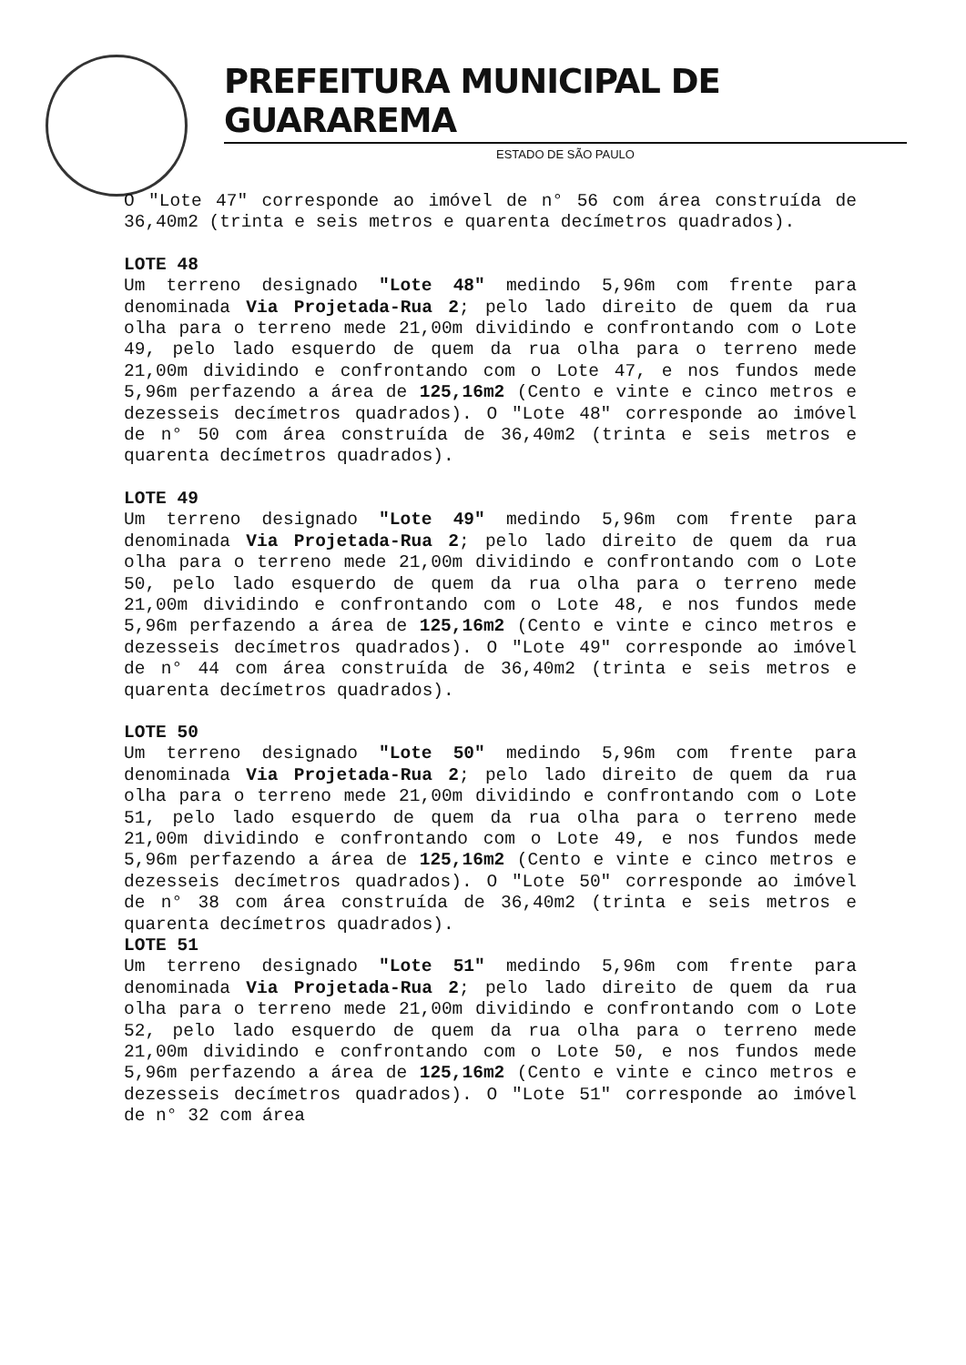PREFEITURA MUNICIPAL DE GUARAREMA
ESTADO DE SÃO PAULO
O "Lote 47" corresponde ao imóvel de n° 56 com área construída de 36,40m2 (trinta e seis metros e quarenta decímetros quadrados).
LOTE 48
Um terreno designado "Lote 48" medindo 5,96m com frente para denominada Via Projetada-Rua 2; pelo lado direito de quem da rua olha para o terreno mede 21,00m dividindo e confrontando com o Lote 49, pelo lado esquerdo de quem da rua olha para o terreno mede 21,00m dividindo e confrontando com o Lote 47, e nos fundos mede 5,96m perfazendo a área de 125,16m2 (Cento e vinte e cinco metros e dezesseis decímetros quadrados). O "Lote 48" corresponde ao imóvel de n° 50 com área construída de 36,40m2 (trinta e seis metros e quarenta decímetros quadrados).
LOTE 49
Um terreno designado "Lote 49" medindo 5,96m com frente para denominada Via Projetada-Rua 2; pelo lado direito de quem da rua olha para o terreno mede 21,00m dividindo e confrontando com o Lote 50, pelo lado esquerdo de quem da rua olha para o terreno mede 21,00m dividindo e confrontando com o Lote 48, e nos fundos mede 5,96m perfazendo a área de 125,16m2 (Cento e vinte e cinco metros e dezesseis decímetros quadrados). O "Lote 49" corresponde ao imóvel de n° 44 com área construída de 36,40m2 (trinta e seis metros e quarenta decímetros quadrados).
LOTE 50
Um terreno designado "Lote 50" medindo 5,96m com frente para denominada Via Projetada-Rua 2; pelo lado direito de quem da rua olha para o terreno mede 21,00m dividindo e confrontando com o Lote 51, pelo lado esquerdo de quem da rua olha para o terreno mede 21,00m dividindo e confrontando com o Lote 49, e nos fundos mede 5,96m perfazendo a área de 125,16m2 (Cento e vinte e cinco metros e dezesseis decímetros quadrados). O "Lote 50" corresponde ao imóvel de n° 38 com área construída de 36,40m2 (trinta e seis metros e quarenta decímetros quadrados).
LOTE 51
Um terreno designado "Lote 51" medindo 5,96m com frente para denominada Via Projetada-Rua 2; pelo lado direito de quem da rua olha para o terreno mede 21,00m dividindo e confrontando com o Lote 52, pelo lado esquerdo de quem da rua olha para o terreno mede 21,00m dividindo e confrontando com o Lote 50, e nos fundos mede 5,96m perfazendo a área de 125,16m2 (Cento e vinte e cinco metros e dezesseis decímetros quadrados). O "Lote 51" corresponde ao imóvel de n° 32 com área